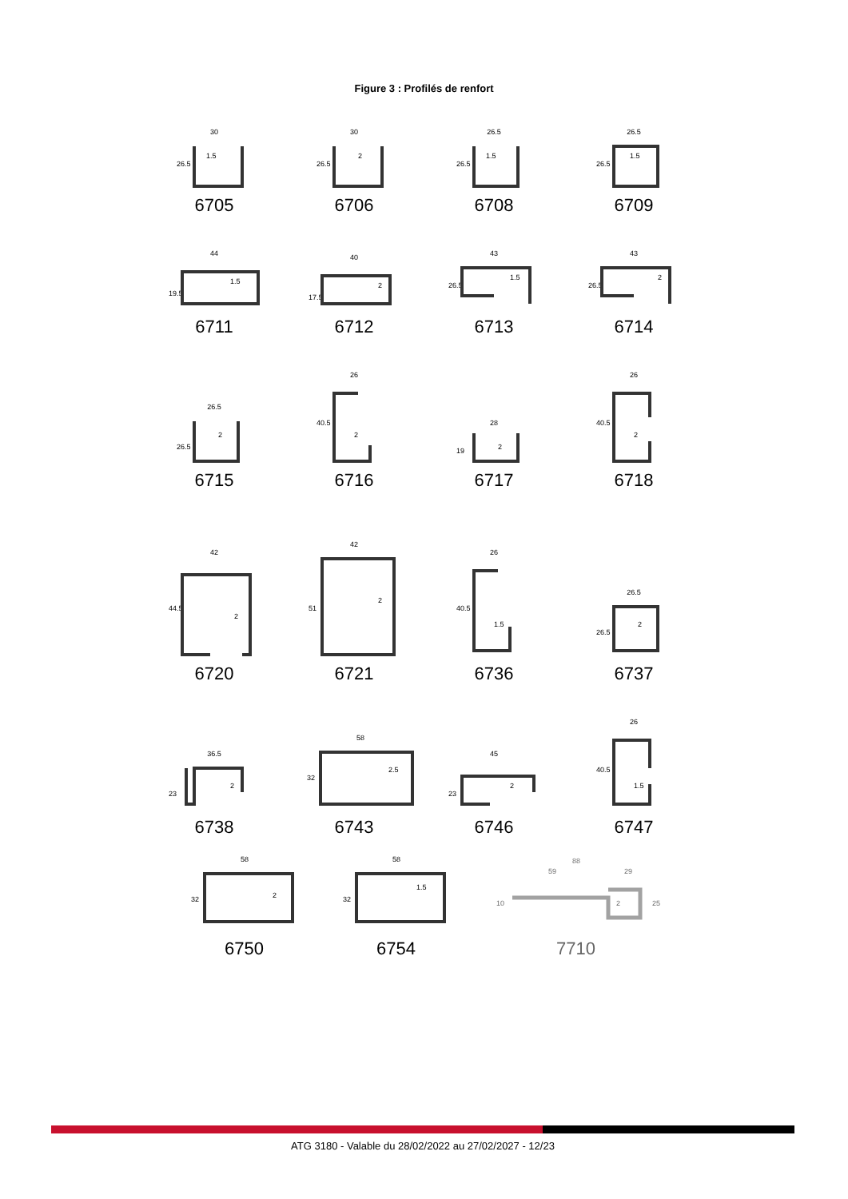Figure 3 : Profilés de renfort
30
1.5
26.5
6705
30
2
26.5
6706
26.5
1.5
26.5
6708
26.5
1.5
26.5
6709
44
1.5
19.5
6711
40
2
17.5
6712
43
1.5
26.5
6713
43
2
26.5
6714
26.5
2
26.5
6715
26
2
40.5
6716
28
2
19
6717
26
2
40.5
6718
42
2
44.5
6720
42
2
51
6721
26
1.5
40.5
6736
26.5
2
26.5
6737
36.5
2
23
6738
58
2.5
32
6743
45
2
23
6746
26
1.5
40.5
6747
58
2
32
6750
58
1.5
32
6754
88
59
29
2
10
25
7710
ATG 3180 - Valable du 28/02/2022 au 27/02/2027 - 12/23